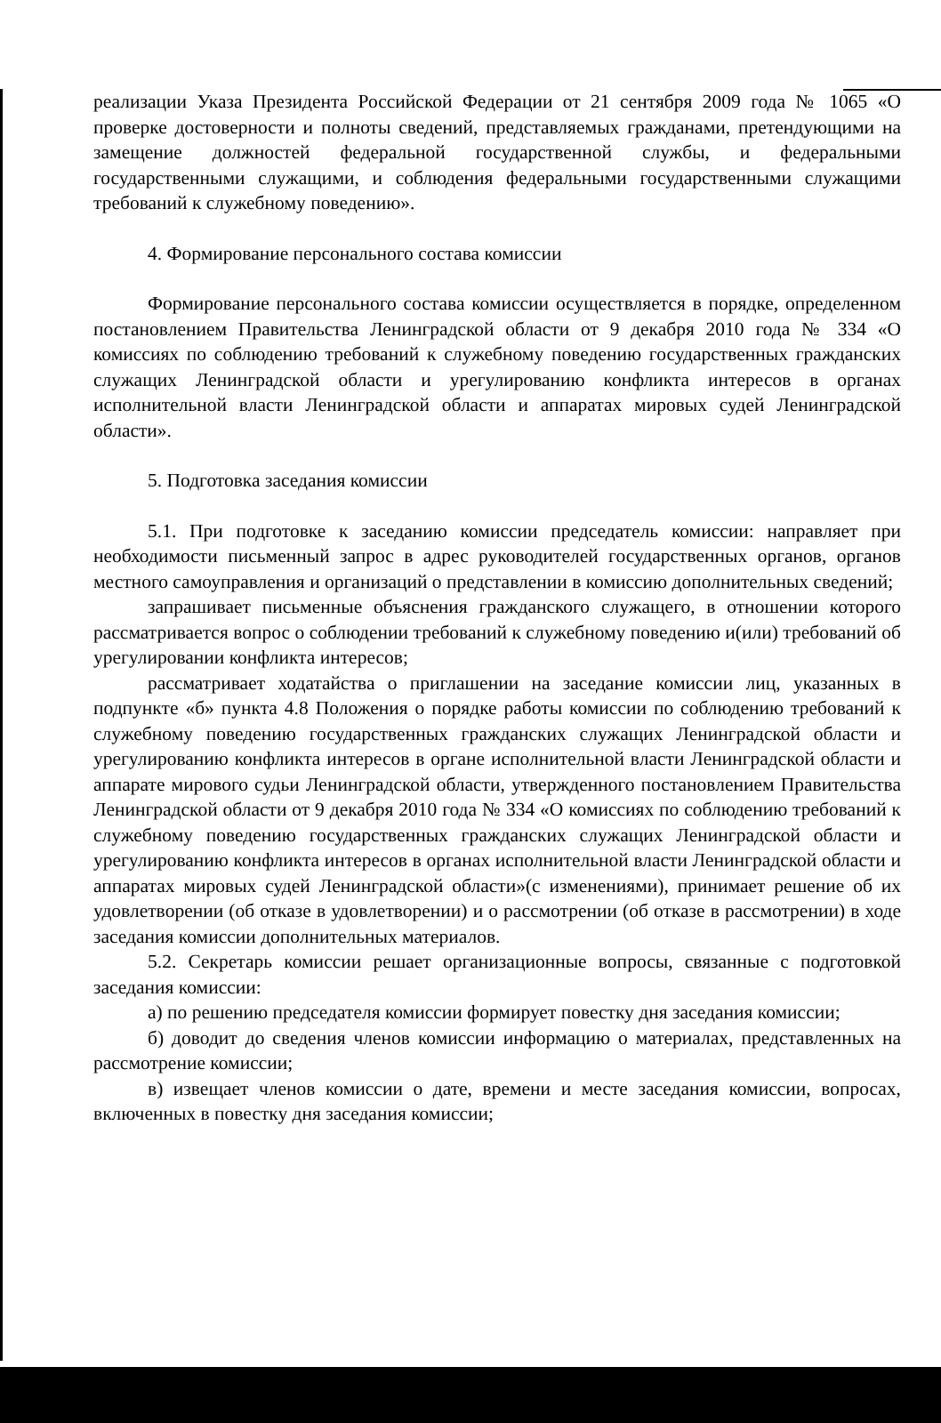реализации Указа Президента Российской Федерации от 21 сентября 2009 года № 1065 «О проверке достоверности и полноты сведений, представляемых гражданами, претендующими на замещение должностей федеральной государственной службы, и федеральными государственными служащими, и соблюдения федеральными государственными служащими требований к служебному поведению».
4. Формирование персонального состава комиссии
Формирование персонального состава комиссии осуществляется в порядке, определенном постановлением Правительства Ленинградской области от 9 декабря 2010 года № 334 «О комиссиях по соблюдению требований к служебному поведению государственных гражданских служащих Ленинградской области и урегулированию конфликта интересов в органах исполнительной власти Ленинградской области и аппаратах мировых судей Ленинградской области».
5. Подготовка заседания комиссии
5.1. При подготовке к заседанию комиссии председатель комиссии: направляет при необходимости письменный запрос в адрес руководителей государственных органов, органов местного самоуправления и организаций о представлении в комиссию дополнительных сведений;
запрашивает письменные объяснения гражданского служащего, в отношении которого рассматривается вопрос о соблюдении требований к служебному поведению и(или) требований об урегулировании конфликта интересов;
рассматривает ходатайства о приглашении на заседание комиссии лиц, указанных в подпункте «б» пункта 4.8 Положения о порядке работы комиссии по соблюдению требований к служебному поведению государственных гражданских служащих Ленинградской области и урегулированию конфликта интересов в органе исполнительной власти Ленинградской области и аппарате мирового судьи Ленинградской области, утвержденного постановлением Правительства Ленинградской области от 9 декабря 2010 года № 334 «О комиссиях по соблюдению требований к служебному поведению государственных гражданских служащих Ленинградской области и урегулированию конфликта интересов в органах исполнительной власти Ленинградской области и аппаратах мировых судей Ленинградской области»(с изменениями), принимает решение об их удовлетворении (об отказе в удовлетворении) и о рассмотрении (об отказе в рассмотрении) в ходе заседания комиссии дополнительных материалов.
5.2. Секретарь комиссии решает организационные вопросы, связанные с подготовкой заседания комиссии:
а) по решению председателя комиссии формирует повестку дня заседания комиссии;
б) доводит до сведения членов комиссии информацию о материалах, представленных на рассмотрение комиссии;
в) извещает членов комиссии о дате, времени и месте заседания комиссии, вопросах, включенных в повестку дня заседания комиссии;